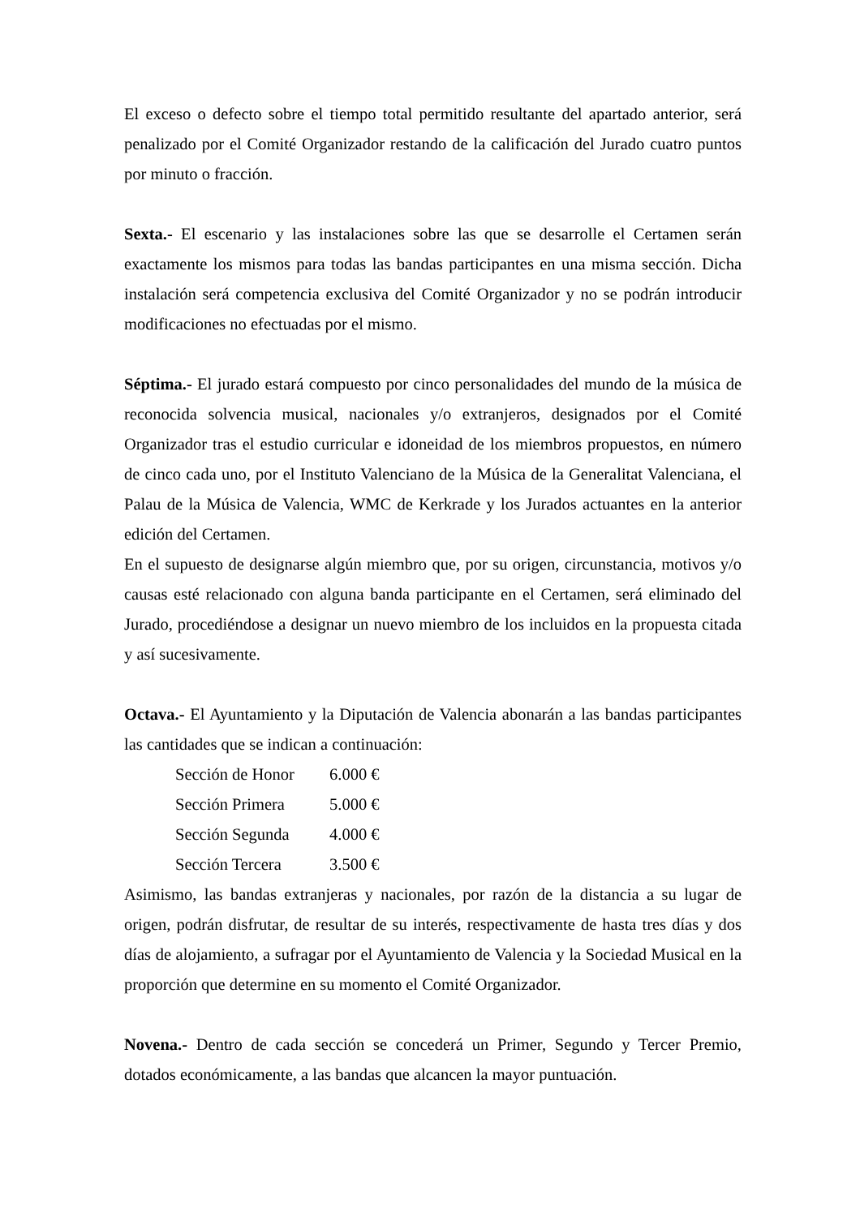El exceso o defecto sobre el tiempo total permitido resultante del apartado anterior, será penalizado por el Comité Organizador restando de la calificación del Jurado cuatro puntos por minuto o fracción.
Sexta.- El escenario y las instalaciones sobre las que se desarrolle el Certamen serán exactamente los mismos para todas las bandas participantes en una misma sección. Dicha instalación será competencia exclusiva del Comité Organizador y no se podrán introducir modificaciones no efectuadas por el mismo.
Séptima.- El jurado estará compuesto por cinco personalidades del mundo de la música de reconocida solvencia musical, nacionales y/o extranjeros, designados por el Comité Organizador tras el estudio curricular e idoneidad de los miembros propuestos, en número de cinco cada uno, por el Instituto Valenciano de la Música de la Generalitat Valenciana, el Palau de la Música de Valencia, WMC de Kerkrade y los Jurados actuantes en la anterior edición del Certamen.
En el supuesto de designarse algún miembro que, por su origen, circunstancia, motivos y/o causas esté relacionado con alguna banda participante en el Certamen, será eliminado del Jurado, procediéndose a designar un nuevo miembro de los incluidos en la propuesta citada y así sucesivamente.
Octava.- El Ayuntamiento y la Diputación de Valencia abonarán a las bandas participantes las cantidades que se indican a continuación:
| Sección de Honor | 6.000 € |
| Sección Primera | 5.000 € |
| Sección Segunda | 4.000 € |
| Sección Tercera | 3.500 € |
Asimismo, las bandas extranjeras y nacionales, por razón de la distancia a su lugar de origen, podrán disfrutar, de resultar de su interés, respectivamente de hasta tres días y dos días de alojamiento, a sufragar por el Ayuntamiento de Valencia y la Sociedad Musical en la proporción que determine en su momento el Comité Organizador.
Novena.- Dentro de cada sección se concederá un Primer, Segundo y Tercer Premio, dotados económicamente, a las bandas que alcancen la mayor puntuación.